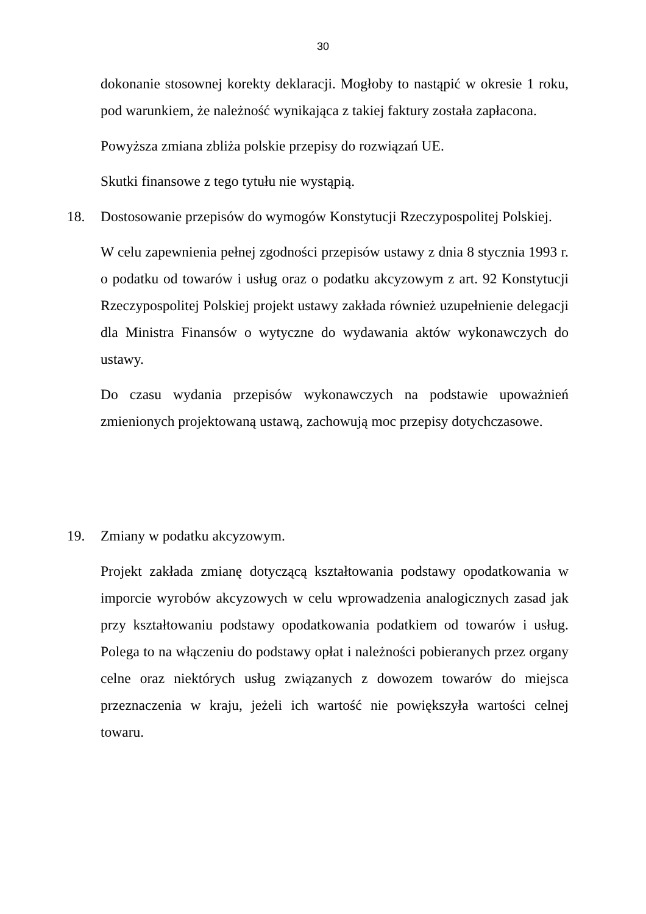30
dokonanie stosownej korekty deklaracji. Mogłoby to nastąpić w okresie 1 roku, pod warunkiem, że należność wynikająca z takiej faktury została zapłacona.
Powyższa zmiana zbliża polskie przepisy do rozwiązań UE.
Skutki finansowe z tego tytułu nie wystąpią.
18. Dostosowanie przepisów do wymogów Konstytucji Rzeczypospolitej Polskiej.
W celu zapewnienia pełnej zgodności przepisów ustawy z dnia 8 stycznia 1993 r. o podatku od towarów i usług oraz o podatku akcyzowym z art. 92 Konstytucji Rzeczypospolitej Polskiej projekt ustawy zakłada również uzupełnienie delegacji dla Ministra Finansów o wytyczne do wydawania aktów wykonawczych do ustawy.
Do czasu wydania przepisów wykonawczych na podstawie upoważnień zmienionych projektowaną ustawą, zachowują moc przepisy dotychczasowe.
19. Zmiany w podatku akcyzowym.
Projekt zakłada zmianę dotyczącą kształtowania podstawy opodatkowania w imporcie wyrobów akcyzowych w celu wprowadzenia analogicznych zasad jak przy kształtowaniu podstawy opodatkowania podatkiem od towarów i usług. Polega to na włączeniu do podstawy opłat i należności pobieranych przez organy celne oraz niektórych usług związanych z dowozem towarów do miejsca przeznaczenia w kraju, jeżeli ich wartość nie powiększyła wartości celnej towaru.